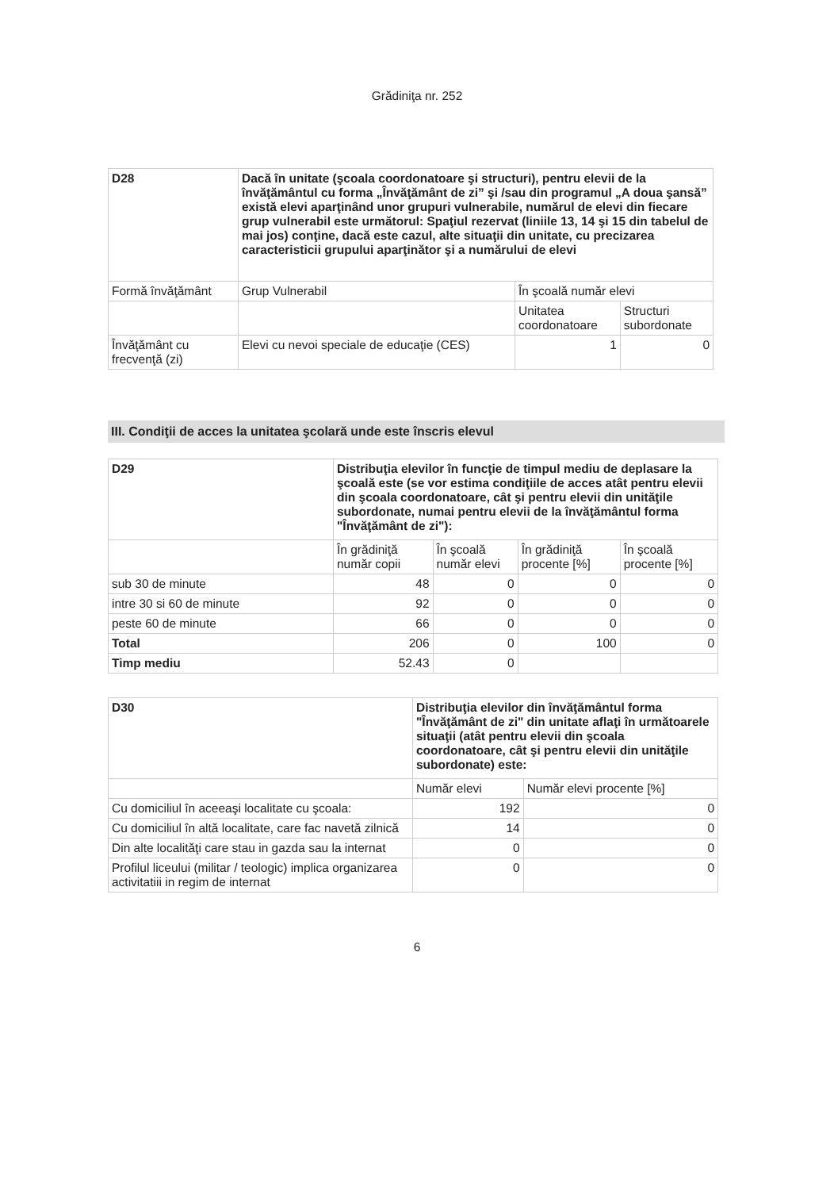Grădiniţa nr. 252
| D28 | Dacă în unitate (şcoala coordonatoare şi structuri), pentru elevii de la învăţământul cu forma „Învăţământ de zi” şi /sau din programul „A doua şansă” există elevi aparţinând unor grupuri vulnerabile, numărul de elevi din fiecare grup vulnerabil este următorul: Spaţiul rezervat (liniile 13, 14 şi 15 din tabelul de mai jos) conţine, dacă este cazul, alte situaţii din unitate, cu precizarea caracteristicii grupului aparţinător şi a numărului de elevi | | |
| Formă învăţământ | Grup Vulnerabil | În şcoală număr elevi | |
| | | Unitatea coordonatoare | Structuri subordonate |
| Învăţământ cu frecvenţă (zi) | Elevi cu nevoi speciale de educaţie (CES) | 1 | 0 |
III. Condiţii de acces la unitatea şcolară unde este înscris elevul
| D29 | Distribuţia elevilor în funcţie de timpul mediu de deplasare la şcoală este (se vor estima condiţiile de acces atât pentru elevii din şcoala coordonatoare, cât şi pentru elevii din unităţile subordonate, numai pentru elevii de la învăţământul forma "Învăţământ de zi"): | | | |
| | În grădiniţă număr copii | În şcoală număr elevi | În grădiniţă procente [%] | În şcoală procente [%] |
| sub 30 de minute | 48 | 0 | 0 | 0 |
| intre 30 si 60 de minute | 92 | 0 | 0 | 0 |
| peste 60 de minute | 66 | 0 | 0 | 0 |
| Total | 206 | 0 | 100 | 0 |
| Timp mediu | 52.43 | 0 | | |
| D30 | Distribuţia elevilor din învăţământul forma "Învăţământ de zi" din unitate aflaţi în următoarele situaţii (atât pentru elevii din şcoala coordonatoare, cât şi pentru elevii din unităţile subordonate) este: | |
| | Număr elevi | Număr elevi procente [%] |
| Cu domiciliul în aceeaşi localitate cu şcoala: | 192 | 0 |
| Cu domiciliul în altă localitate, care fac navetă zilnică | 14 | 0 |
| Din alte localităţi care stau in gazda sau la internat | 0 | 0 |
| Profilul liceului (militar / teologic) implica organizarea activitatiii in regim de internat | 0 | 0 |
6